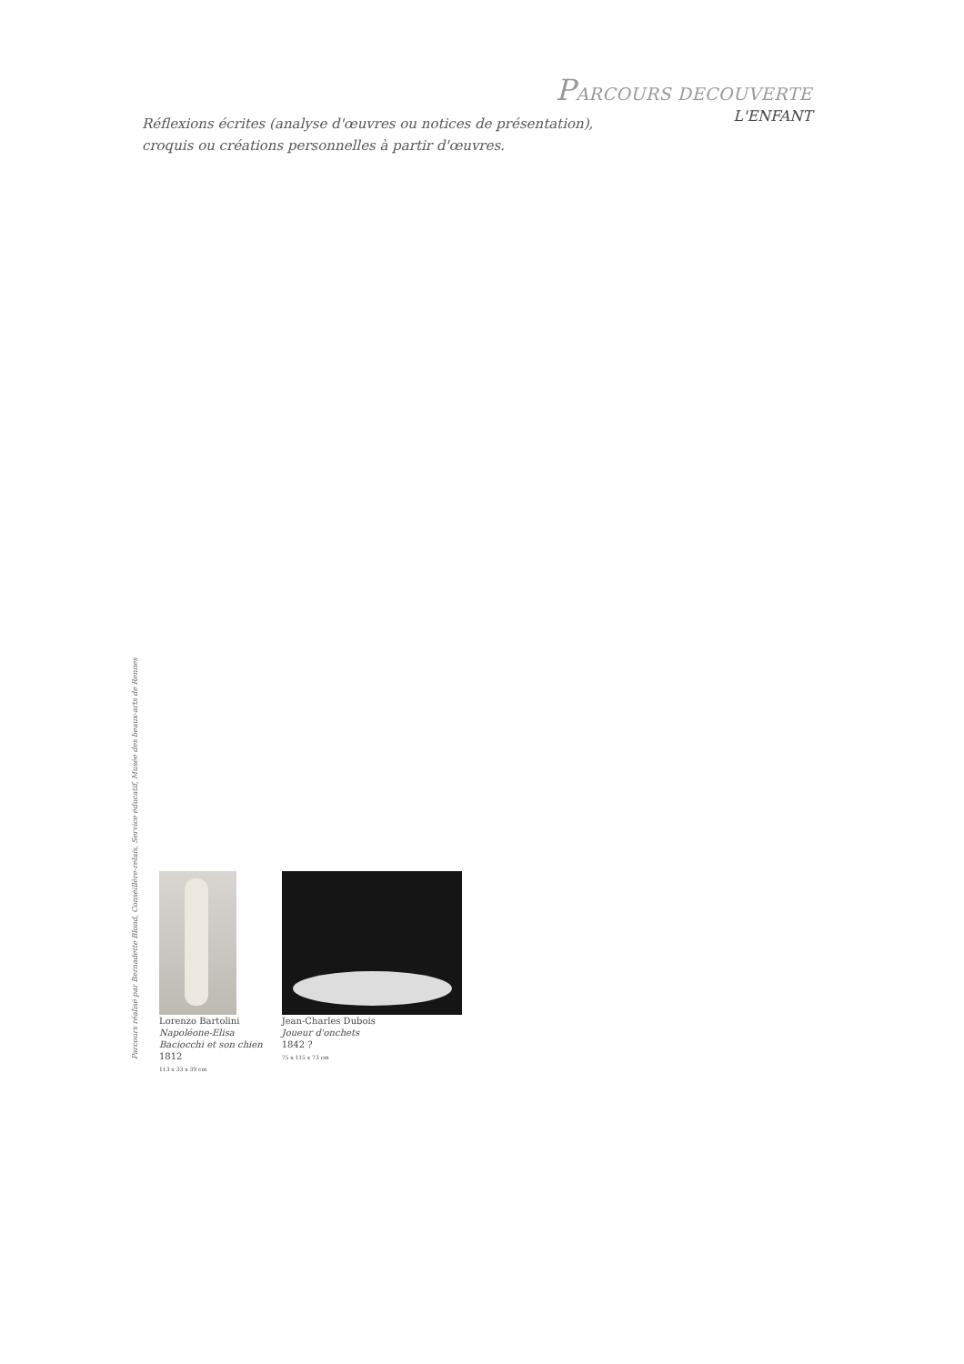PARCOURS DECOUVERTE
L'ENFANT
Réflexions écrites (analyse d'œuvres ou notices de présentation),
croquis ou créations personnelles à partir d'œuvres.
Lorenzo Bartolini
Napoléone-Elisa
Baciocchi et son chien
1812
113 x 33 x 39 cm
Jean-Charles Dubois
Joueur d'onchets
1842 ?
75 x 115 x 73 cm
Parcours réalisé par Bernadette Blond, Conseillère-relais, Service éducatif, Musée des beaux-arts de Rennes